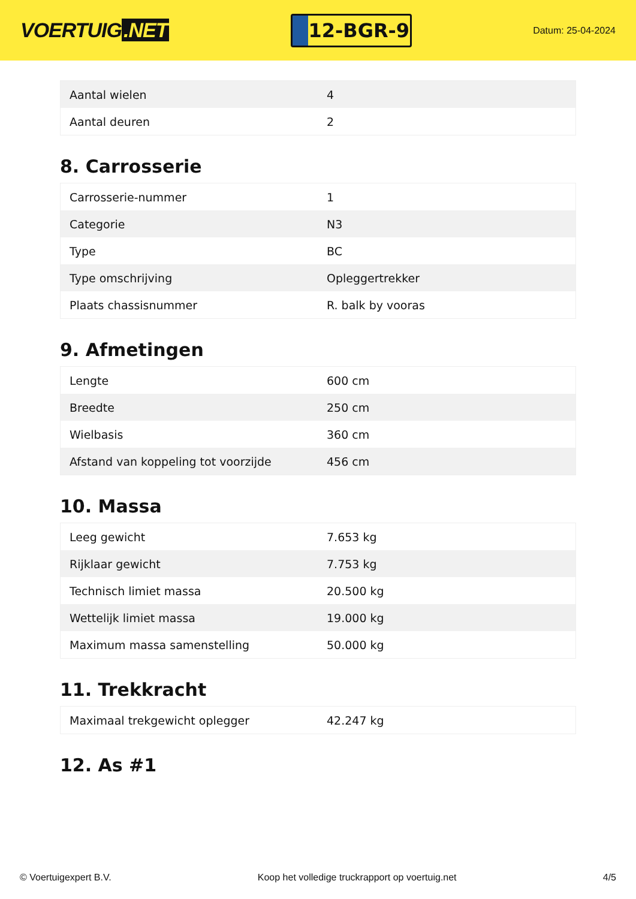VOERTUIG.NET
12-BGR-9
Datum: 25-04-2024
| Aantal wielen | 4 |
| Aantal deuren | 2 |
8. Carrosserie
| Carrosserie-nummer | 1 |
| Categorie | N3 |
| Type | BC |
| Type omschrijving | Opleggertrekker |
| Plaats chassisnummer | R. balk by vooras |
9. Afmetingen
| Lengte | 600 cm |
| Breedte | 250 cm |
| Wielbasis | 360 cm |
| Afstand van koppeling tot voorzijde | 456 cm |
10. Massa
| Leeg gewicht | 7.653 kg |
| Rijklaar gewicht | 7.753 kg |
| Technisch limiet massa | 20.500 kg |
| Wettelijk limiet massa | 19.000 kg |
| Maximum massa samenstelling | 50.000 kg |
11. Trekkracht
| Maximaal trekgewicht oplegger | 42.247 kg |
12. As #1
© Voertuigexpert B.V. Koop het volledige truckrapport op voertuig.net 4/5